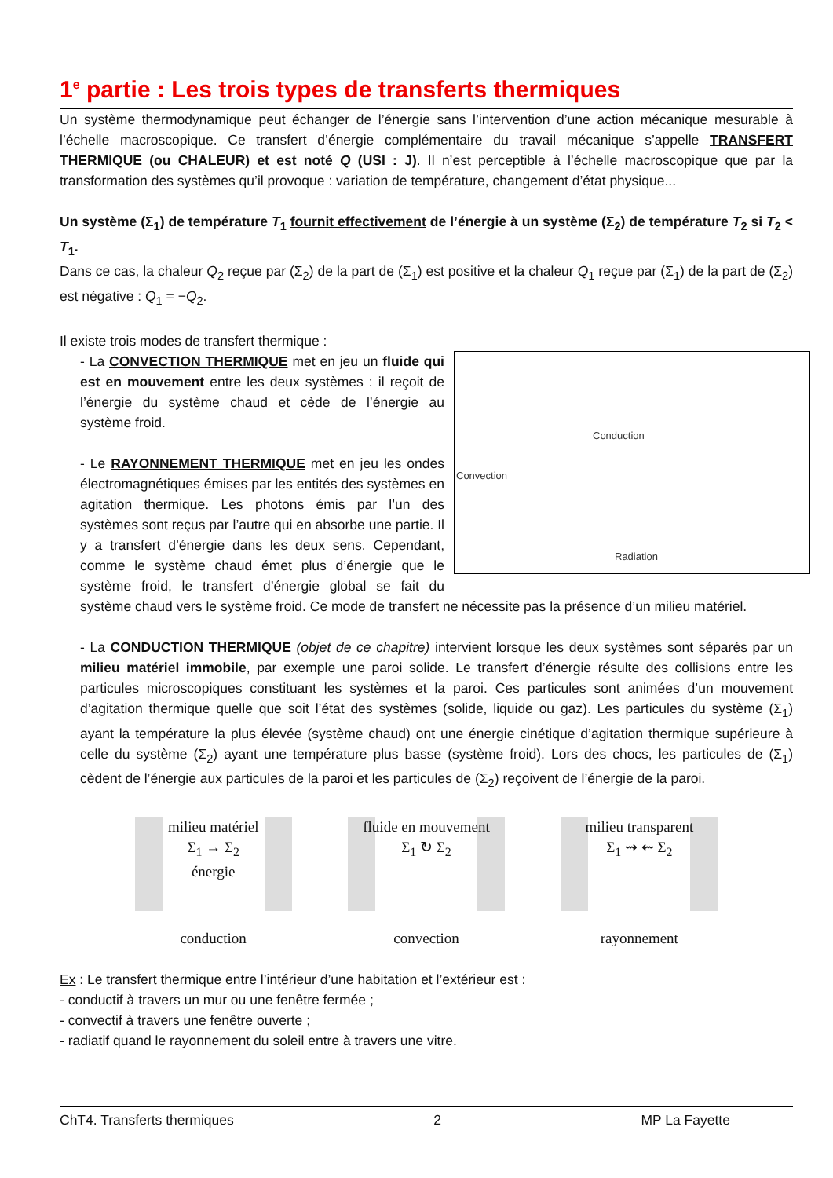1<sup>e</sup> partie : Les trois types de transferts thermiques
Un système thermodynamique peut échanger de l’énergie sans l’intervention d’une action mécanique mesurable à l’échelle macroscopique. Ce transfert d’énergie complémentaire du travail mécanique s’appelle TRANSFERT THERMIQUE (ou CHALEUR) et est noté Q (USI : J). Il n’est perceptible à l’échelle macroscopique que par la transformation des systèmes qu’il provoque : variation de température, changement d’état physique...
Un système (Σ<sub>1</sub>) de température T<sub>1</sub> fournit effectivement de l’énergie à un système (Σ<sub>2</sub>) de température T<sub>2</sub> si T<sub>2</sub> < T<sub>1</sub>.
Dans ce cas, la chaleur Q<sub>2</sub> reçue par (Σ<sub>2</sub>) de la part de (Σ<sub>1</sub>) est positive et la chaleur Q<sub>1</sub> reçue par (Σ<sub>1</sub>) de la part de (Σ<sub>2</sub>) est négative : Q<sub>1</sub> = −Q<sub>2</sub>.
Il existe trois modes de transfert thermique :
Conduction
Convection
Radiation
- La CONVECTION THERMIQUE met en jeu un fluide qui est en mouvement entre les deux systèmes : il reçoit de l’énergie du système chaud et cède de l’énergie au système froid.
- Le RAYONNEMENT THERMIQUE met en jeu les ondes électromagnétiques émises par les entités des systèmes en agitation thermique. Les photons émis par l’un des systèmes sont reçus par l’autre qui en absorbe une partie. Il y a transfert d’énergie dans les deux sens. Cependant, comme le système chaud émet plus d’énergie que le système froid, le transfert d’énergie global se fait du système chaud vers le système froid. Ce mode de transfert ne nécessite pas la présence d’un milieu matériel.
- La CONDUCTION THERMIQUE (objet de ce chapitre) intervient lorsque les deux systèmes sont séparés par un milieu matériel immobile, par exemple une paroi solide. Le transfert d’énergie résulte des collisions entre les particules microscopiques constituant les systèmes et la paroi. Ces particules sont animées d’un mouvement d’agitation thermique quelle que soit l’état des systèmes (solide, liquide ou gaz). Les particules du système (Σ<sub>1</sub>) ayant la température la plus élevée (système chaud) ont une énergie cinétique d’agitation thermique supérieure à celle du système (Σ<sub>2</sub>) ayant une température plus basse (système froid). Lors des chocs, les particules de (Σ<sub>1</sub>) cèdent de l’énergie aux particules de la paroi et les particules de (Σ<sub>2</sub>) reçoivent de l’énergie de la paroi.
milieu matériel
Σ<sub>1</sub> → Σ<sub>2</sub>
énergie
conduction
fluide en mouvement
Σ<sub>1</sub> ↻ Σ<sub>2</sub>
convection
milieu transparent
Σ<sub>1</sub> ⇝ ⇜ Σ<sub>2</sub>
rayonnement
Ex : Le transfert thermique entre l’intérieur d’une habitation et l’extérieur est :
- conductif à travers un mur ou une fenêtre fermée ;
- convectif à travers une fenêtre ouverte ;
- radiatif quand le rayonnement du soleil entre à travers une vitre.
ChT4. Transferts thermiques 2 MP La Fayette